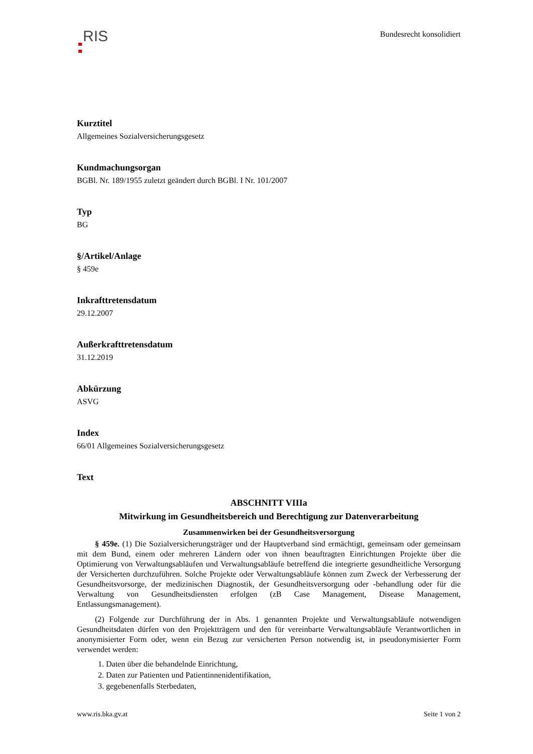RIS
Bundesrecht konsolidiert
Kurztitel
Allgemeines Sozialversicherungsgesetz
Kundmachungsorgan
BGBl. Nr. 189/1955 zuletzt geändert durch BGBl. I Nr. 101/2007
Typ
BG
§/Artikel/Anlage
§ 459e
Inkrafttretensdatum
29.12.2007
Außerkrafttretensdatum
31.12.2019
Abkürzung
ASVG
Index
66/01 Allgemeines Sozialversicherungsgesetz
Text
ABSCHNITT VIIIa
Mitwirkung im Gesundheitsbereich und Berechtigung zur Datenverarbeitung
Zusammenwirken bei der Gesundheitsversorgung
§ 459e. (1) Die Sozialversicherungsträger und der Hauptverband sind ermächtigt, gemeinsam oder gemeinsam mit dem Bund, einem oder mehreren Ländern oder von ihnen beauftragten Einrichtungen Projekte über die Optimierung von Verwaltungsabläufen und Verwaltungsabläufe betreffend die integrierte gesundheitliche Versorgung der Versicherten durchzuführen. Solche Projekte oder Verwaltungsabläufe können zum Zweck der Verbesserung der Gesundheitsvorsorge, der medizinischen Diagnostik, der Gesundheitsversorgung oder -behandlung oder für die Verwaltung von Gesundheitsdiensten erfolgen (zB Case Management, Disease Management, Entlassungsmanagement).
(2) Folgende zur Durchführung der in Abs. 1 genannten Projekte und Verwaltungsabläufe notwendigen Gesundheitsdaten dürfen von den Projektträgern und den für vereinbarte Verwaltungsabläufe Verantwortlichen in anonymisierter Form oder, wenn ein Bezug zur versicherten Person notwendig ist, in pseudonymisierter Form verwendet werden:
1. Daten über die behandelnde Einrichtung,
2. Daten zur Patienten und Patientinnenidentifikation,
3. gegebenenfalls Sterbedaten,
www.ris.bka.gv.at Seite 1 von 2